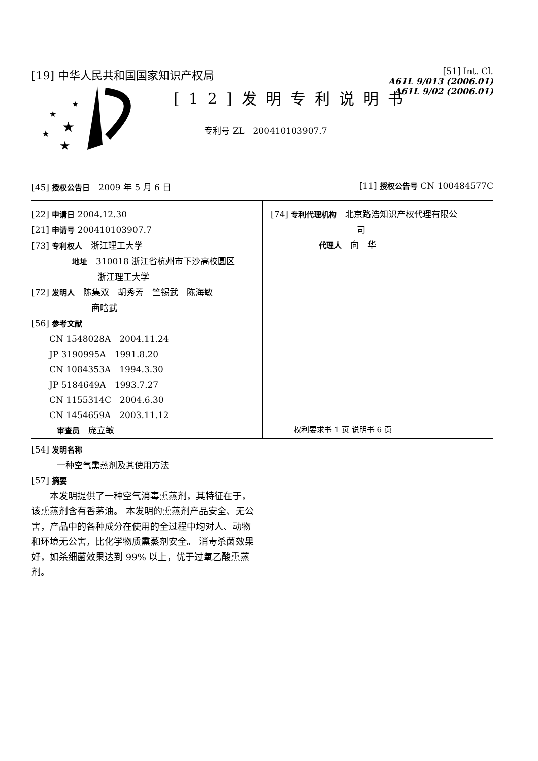[19] 中华人民共和国国家知识产权局
[51] Int. Cl.
A61L 9/013 (2006.01)
A61L 9/02 (2006.01)
★
★
★
★
★
[12]发明专利说明书
专利号 ZL　200410103907.7
[45] 授权公告日　2009 年 5 月 6 日
[11] 授权公告号 CN 100484577C
[22] 申请日 2004.12.30
[21] 申请号 200410103907.7
[73] 专利权人　浙江理工大学
地址　310018 浙江省杭州市下沙高校圆区
浙江理工大学
[72] 发明人　陈集双　胡秀芳　竺锡武　陈海敏
商晗武
[56] 参考文献
CN 1548028A　2004.11.24
JP 3190995A　1991.8.20
CN 1084353A　1994.3.30
JP 5184649A　1993.7.27
CN 1155314C　2004.6.30
CN 1454659A　2003.11.12
审查员　庞立敏
[74] 专利代理机构　北京路浩知识产权代理有限公
司
代理人　向　华
权利要求书 1 页 说明书 6 页
[54] 发明名称
一种空气熏蒸剂及其使用方法
[57] 摘要
　　本发明提供了一种空气消毒熏蒸剂，其特征在于，该熏蒸剂含有香茅油。 本发明的熏蒸剂产品安全、无公害，产品中的各种成分在使用的全过程中均对人、动物和环境无公害，比化学物质熏蒸剂安全。 消毒杀菌效果好，如杀细菌效果达到 99% 以上，优于过氧乙酸熏蒸剂。